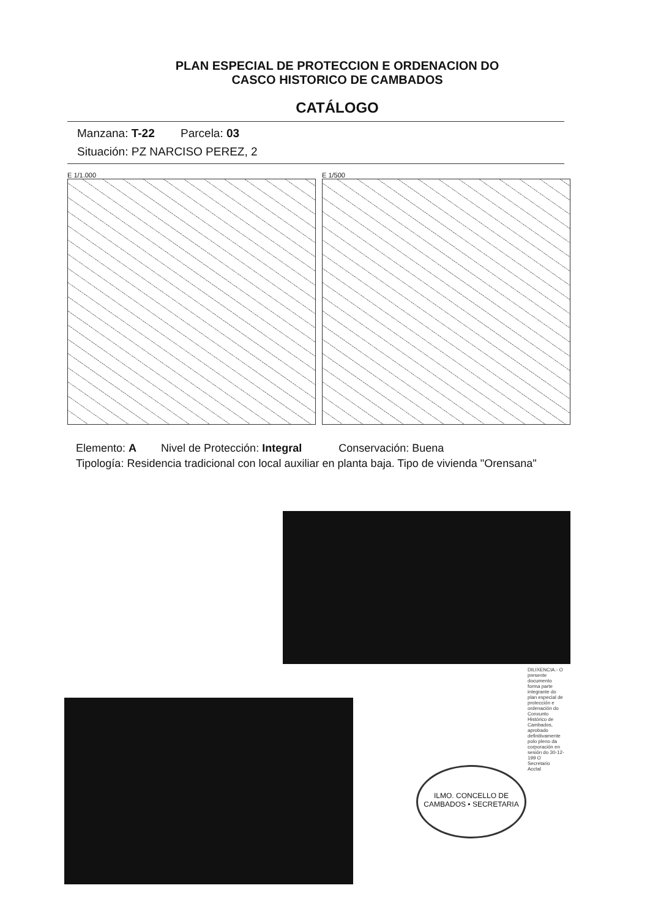PLAN ESPECIAL DE PROTECCION E ORDENACION DO
CASCO HISTORICO DE CAMBADOS
CATÁLOGO
Manzana: T-22 Parcela: 03
Situación: PZ NARCISO PEREZ, 2
E 1/1.000 E 1/500
Elemento: A Nivel de Protección: Integral Conservación: Buena
Tipología: Residencia tradicional con local auxiliar en planta baja. Tipo de vivienda "Orensana"
ILMO. CONCELLO DE CAMBADOS • SECRETARIA
DILIXENCIA.- O presente documento forma parte integrante do plan especial de protección e ordenación do Conxunto Histórico de Cambados, aprobado definitivamente polo pleno da corporación en sesión do 30-12-199 O Secretario Acctal